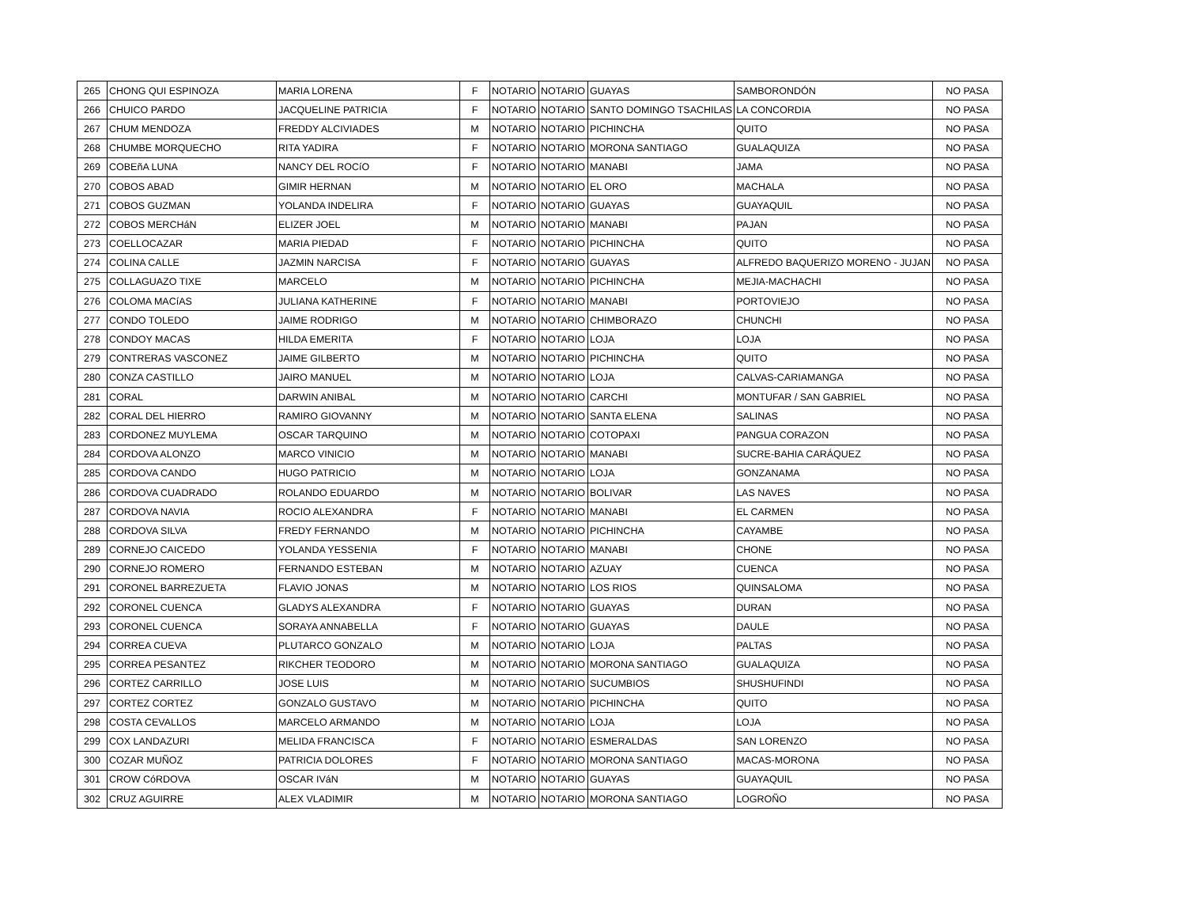| 265 | CHONG QUI ESPINOZA | MARIA LORENA | F | NOTARIO | NOTARIO | GUAYAS | SAMBORONDÓN | NO PASA |
| 266 | CHUICO PARDO | JACQUELINE PATRICIA | F | NOTARIO | NOTARIO | SANTO DOMINGO TSACHILAS | LA CONCORDIA | NO PASA |
| 267 | CHUM MENDOZA | FREDDY ALCIVIADES | M | NOTARIO | NOTARIO | PICHINCHA | QUITO | NO PASA |
| 268 | CHUMBE MORQUECHO | RITA YADIRA | F | NOTARIO | NOTARIO | MORONA SANTIAGO | GUALAQUIZA | NO PASA |
| 269 | COBEñA LUNA | NANCY DEL ROCíO | F | NOTARIO | NOTARIO | MANABI | JAMA | NO PASA |
| 270 | COBOS ABAD | GIMIR HERNAN | M | NOTARIO | NOTARIO | EL ORO | MACHALA | NO PASA |
| 271 | COBOS GUZMAN | YOLANDA INDELIRA | F | NOTARIO | NOTARIO | GUAYAS | GUAYAQUIL | NO PASA |
| 272 | COBOS MERCHáN | ELIZER JOEL | M | NOTARIO | NOTARIO | MANABI | PAJAN | NO PASA |
| 273 | COELLOCAZAR | MARIA PIEDAD | F | NOTARIO | NOTARIO | PICHINCHA | QUITO | NO PASA |
| 274 | COLINA CALLE | JAZMIN NARCISA | F | NOTARIO | NOTARIO | GUAYAS | ALFREDO BAQUERIZO MORENO - JUJAN | NO PASA |
| 275 | COLLAGUAZO TIXE | MARCELO | M | NOTARIO | NOTARIO | PICHINCHA | MEJIA-MACHACHI | NO PASA |
| 276 | COLOMA MACíAS | JULIANA KATHERINE | F | NOTARIO | NOTARIO | MANABI | PORTOVIEJO | NO PASA |
| 277 | CONDO TOLEDO | JAIME RODRIGO | M | NOTARIO | NOTARIO | CHIMBORAZO | CHUNCHI | NO PASA |
| 278 | CONDOY MACAS | HILDA EMERITA | F | NOTARIO | NOTARIO | LOJA | LOJA | NO PASA |
| 279 | CONTRERAS VASCONEZ | JAIME GILBERTO | M | NOTARIO | NOTARIO | PICHINCHA | QUITO | NO PASA |
| 280 | CONZA CASTILLO | JAIRO MANUEL | M | NOTARIO | NOTARIO | LOJA | CALVAS-CARIAMANGA | NO PASA |
| 281 | CORAL | DARWIN ANIBAL | M | NOTARIO | NOTARIO | CARCHI | MONTUFAR / SAN GABRIEL | NO PASA |
| 282 | CORAL DEL HIERRO | RAMIRO GIOVANNY | M | NOTARIO | NOTARIO | SANTA ELENA | SALINAS | NO PASA |
| 283 | CORDONEZ MUYLEMA | OSCAR TARQUINO | M | NOTARIO | NOTARIO | COTOPAXI | PANGUA CORAZON | NO PASA |
| 284 | CORDOVA ALONZO | MARCO VINICIO | M | NOTARIO | NOTARIO | MANABI | SUCRE-BAHIA CARÁQUEZ | NO PASA |
| 285 | CORDOVA CANDO | HUGO PATRICIO | M | NOTARIO | NOTARIO | LOJA | GONZANAMA | NO PASA |
| 286 | CORDOVA CUADRADO | ROLANDO EDUARDO | M | NOTARIO | NOTARIO | BOLIVAR | LAS NAVES | NO PASA |
| 287 | CORDOVA NAVIA | ROCIO ALEXANDRA | F | NOTARIO | NOTARIO | MANABI | EL CARMEN | NO PASA |
| 288 | CORDOVA SILVA | FREDY FERNANDO | M | NOTARIO | NOTARIO | PICHINCHA | CAYAMBE | NO PASA |
| 289 | CORNEJO CAICEDO | YOLANDA YESSENIA | F | NOTARIO | NOTARIO | MANABI | CHONE | NO PASA |
| 290 | CORNEJO ROMERO | FERNANDO ESTEBAN | M | NOTARIO | NOTARIO | AZUAY | CUENCA | NO PASA |
| 291 | CORONEL BARREZUETA | FLAVIO JONAS | M | NOTARIO | NOTARIO | LOS RIOS | QUINSALOMA | NO PASA |
| 292 | CORONEL CUENCA | GLADYS ALEXANDRA | F | NOTARIO | NOTARIO | GUAYAS | DURAN | NO PASA |
| 293 | CORONEL CUENCA | SORAYA ANNABELLA | F | NOTARIO | NOTARIO | GUAYAS | DAULE | NO PASA |
| 294 | CORREA CUEVA | PLUTARCO GONZALO | M | NOTARIO | NOTARIO | LOJA | PALTAS | NO PASA |
| 295 | CORREA PESANTEZ | RIKCHER TEODORO | M | NOTARIO | NOTARIO | MORONA SANTIAGO | GUALAQUIZA | NO PASA |
| 296 | CORTEZ CARRILLO | JOSE LUIS | M | NOTARIO | NOTARIO | SUCUMBIOS | SHUSHUFINDI | NO PASA |
| 297 | CORTEZ CORTEZ | GONZALO GUSTAVO | M | NOTARIO | NOTARIO | PICHINCHA | QUITO | NO PASA |
| 298 | COSTA CEVALLOS | MARCELO ARMANDO | M | NOTARIO | NOTARIO | LOJA | LOJA | NO PASA |
| 299 | COX LANDAZURI | MELIDA FRANCISCA | F | NOTARIO | NOTARIO | ESMERALDAS | SAN LORENZO | NO PASA |
| 300 | COZAR MUÑOZ | PATRICIA DOLORES | F | NOTARIO | NOTARIO | MORONA SANTIAGO | MACAS-MORONA | NO PASA |
| 301 | CROW CóRDOVA | OSCAR IVáN | M | NOTARIO | NOTARIO | GUAYAS | GUAYAQUIL | NO PASA |
| 302 | CRUZ AGUIRRE | ALEX VLADIMIR | M | NOTARIO | NOTARIO | MORONA SANTIAGO | LOGROÑO | NO PASA |